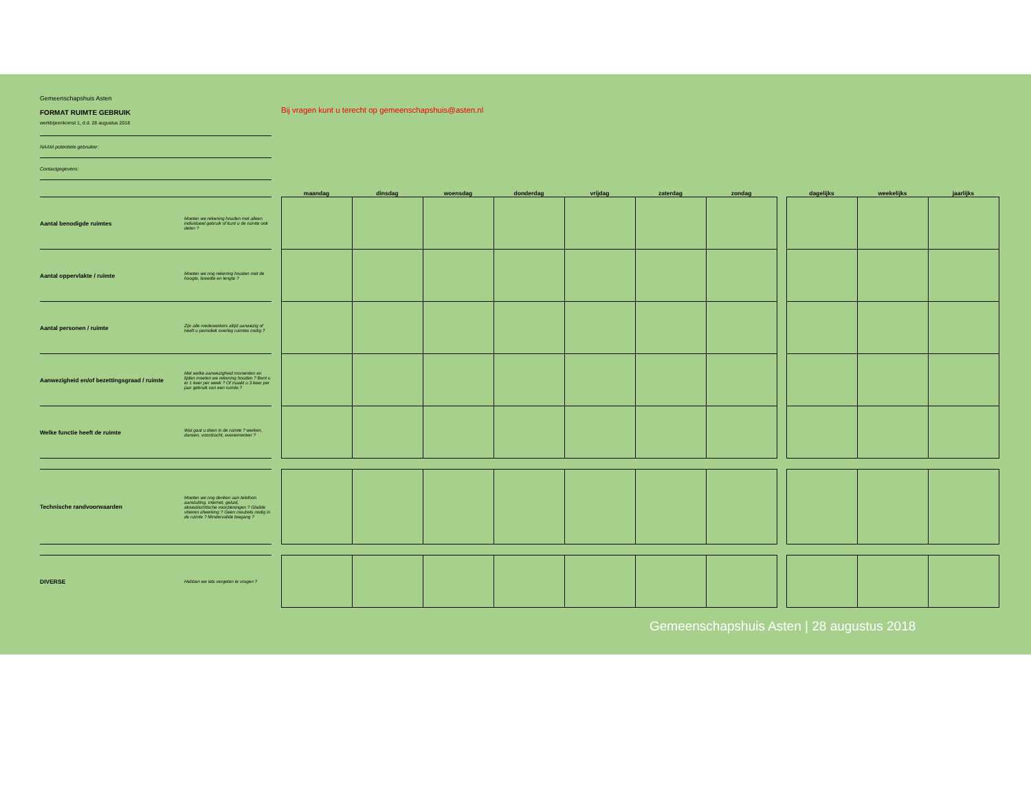Gemeenschapshuis Asten
FORMAT RUIMTE GEBRUIK
werkbijeenkomst 1, d.d. 28 augustus 2018
NAAM potentiele gebruiker:
Contactgegevens:
Bij vragen kunt u terecht op gemeenschapshuis@asten.nl
| | | | maandag | dinsdag | woensdag | donderdag | vrijdag | zaterdag | zondag | | dagelijks | weekelijks | jaarlijks |
| --- | --- | --- | --- | --- | --- | --- | --- | --- | --- | --- | --- | --- | --- |
| Aantal benodigde ruimtes | Moeten we rekening houden met alleen individueel gebruik of kunt u de ruimte ook delen ? | | | | | | | | | | | | |
| Aantal oppervlakte / ruimte | Moeten we nog rekening houden met de hoogte, breedte en lengte ? | | | | | | | | | | | | |
| Aantal personen / ruimte | Zijn alle medewerkers altijd aanwezig of heeft u periodiek overleg ruimtes nodig ? | | | | | | | | | | | | |
| Aanwezigheid en/of bezettingsgraad / ruimte | Met welke aanwezigheid momenten en tijden moeten we rekening houden ? Bent u er 1 keer per week ? Of maakt u 3 keer per jaar gebruik van een ruimte ? | | | | | | | | | | | | |
| Welke functie heeft de ruimte | Wat gaat u doen in de ruimte ? werken, dansen, voordracht, evenementen ? | | | | | | | | | | | | |
| Technische randvoorwaarden | Moeten we nog denken aan telefoon aansluiting, internet, geluid, akoestischtische voorzieningen ? Gladde vloeren afwerking ? Geen meubels nodig in de ruimte ? Mindervalide toegang ? | | | | | | | | | | | | |
| DIVERSE | Hebben we iets vergeten te vragen ? | | | | | | | | | | | | |
Gemeenschapshuis Asten | 28 augustus 2018